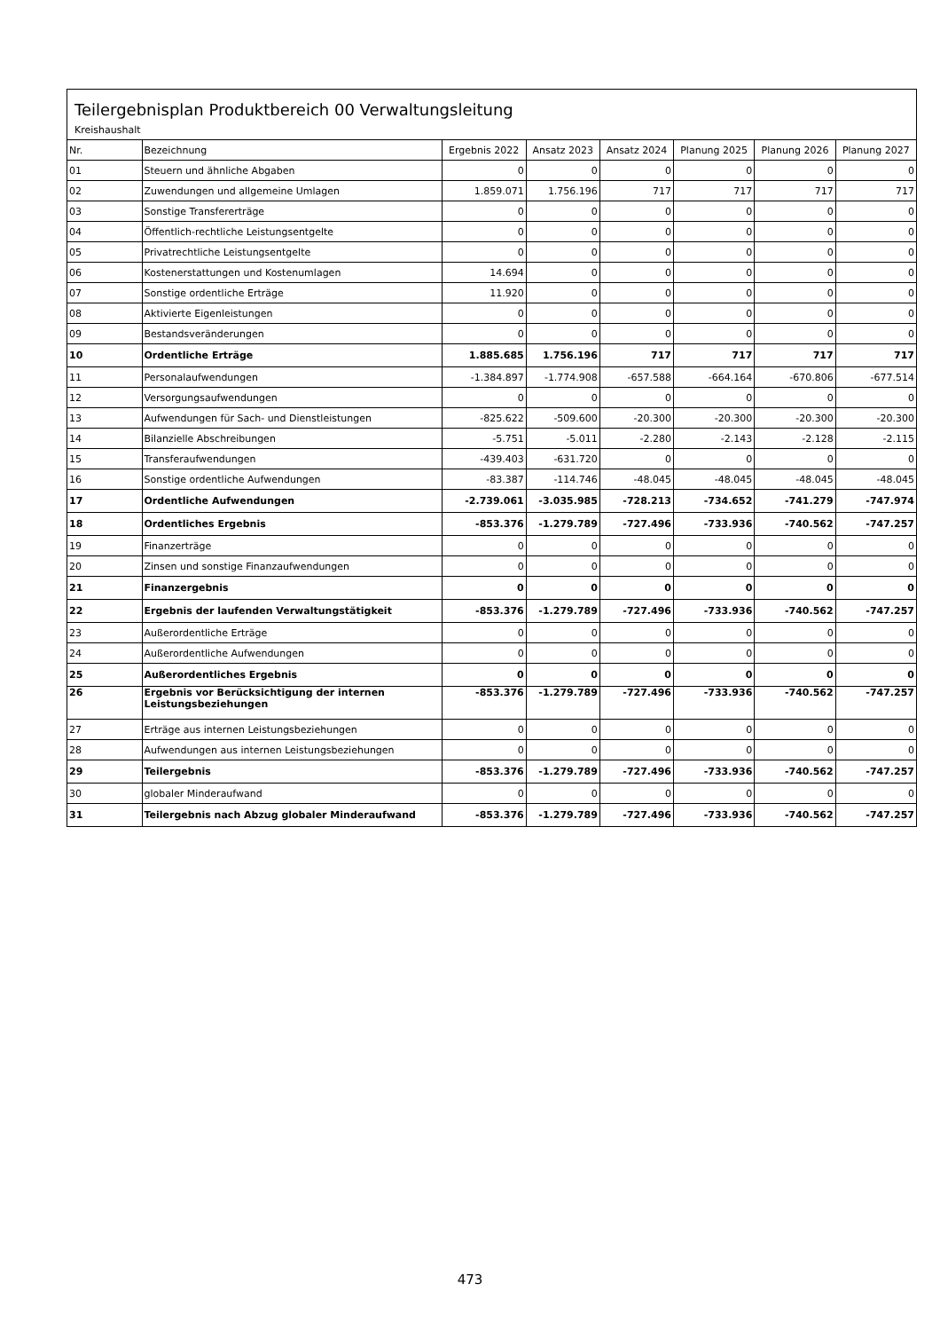Teilergebnisplan Produktbereich 00 Verwaltungsleitung
Kreishaushalt
| Nr. | Bezeichnung | Ergebnis 2022 | Ansatz 2023 | Ansatz 2024 | Planung 2025 | Planung 2026 | Planung 2027 |
| --- | --- | --- | --- | --- | --- | --- | --- |
| 01 | Steuern und ähnliche Abgaben | 0 | 0 | 0 | 0 | 0 | 0 |
| 02 | Zuwendungen und allgemeine Umlagen | 1.859.071 | 1.756.196 | 717 | 717 | 717 | 717 |
| 03 | Sonstige Transfererträge | 0 | 0 | 0 | 0 | 0 | 0 |
| 04 | Öffentlich-rechtliche Leistungsentgelte | 0 | 0 | 0 | 0 | 0 | 0 |
| 05 | Privatrechtliche Leistungsentgelte | 0 | 0 | 0 | 0 | 0 | 0 |
| 06 | Kostenerstattungen und Kostenumlagen | 14.694 | 0 | 0 | 0 | 0 | 0 |
| 07 | Sonstige ordentliche Erträge | 11.920 | 0 | 0 | 0 | 0 | 0 |
| 08 | Aktivierte Eigenleistungen | 0 | 0 | 0 | 0 | 0 | 0 |
| 09 | Bestandsveränderungen | 0 | 0 | 0 | 0 | 0 | 0 |
| 10 | Ordentliche Erträge | 1.885.685 | 1.756.196 | 717 | 717 | 717 | 717 |
| 11 | Personalaufwendungen | -1.384.897 | -1.774.908 | -657.588 | -664.164 | -670.806 | -677.514 |
| 12 | Versorgungsaufwendungen | 0 | 0 | 0 | 0 | 0 | 0 |
| 13 | Aufwendungen für Sach- und Dienstleistungen | -825.622 | -509.600 | -20.300 | -20.300 | -20.300 | -20.300 |
| 14 | Bilanzielle Abschreibungen | -5.751 | -5.011 | -2.280 | -2.143 | -2.128 | -2.115 |
| 15 | Transferaufwendungen | -439.403 | -631.720 | 0 | 0 | 0 | 0 |
| 16 | Sonstige ordentliche Aufwendungen | -83.387 | -114.746 | -48.045 | -48.045 | -48.045 | -48.045 |
| 17 | Ordentliche Aufwendungen | -2.739.061 | -3.035.985 | -728.213 | -734.652 | -741.279 | -747.974 |
| 18 | Ordentliches Ergebnis | -853.376 | -1.279.789 | -727.496 | -733.936 | -740.562 | -747.257 |
| 19 | Finanzerträge | 0 | 0 | 0 | 0 | 0 | 0 |
| 20 | Zinsen und sonstige Finanzaufwendungen | 0 | 0 | 0 | 0 | 0 | 0 |
| 21 | Finanzergebnis | 0 | 0 | 0 | 0 | 0 | 0 |
| 22 | Ergebnis der laufenden Verwaltungstätigkeit | -853.376 | -1.279.789 | -727.496 | -733.936 | -740.562 | -747.257 |
| 23 | Außerordentliche Erträge | 0 | 0 | 0 | 0 | 0 | 0 |
| 24 | Außerordentliche Aufwendungen | 0 | 0 | 0 | 0 | 0 | 0 |
| 25 | Außerordentliches Ergebnis | 0 | 0 | 0 | 0 | 0 | 0 |
| 26 | Ergebnis vor Berücksichtigung der internen Leistungsbeziehungen | -853.376 | -1.279.789 | -727.496 | -733.936 | -740.562 | -747.257 |
| 27 | Erträge aus internen Leistungsbeziehungen | 0 | 0 | 0 | 0 | 0 | 0 |
| 28 | Aufwendungen aus internen Leistungsbeziehungen | 0 | 0 | 0 | 0 | 0 | 0 |
| 29 | Teilergebnis | -853.376 | -1.279.789 | -727.496 | -733.936 | -740.562 | -747.257 |
| 30 | globaler Minderaufwand | 0 | 0 | 0 | 0 | 0 | 0 |
| 31 | Teilergebnis nach Abzug globaler Minderaufwand | -853.376 | -1.279.789 | -727.496 | -733.936 | -740.562 | -747.257 |
473